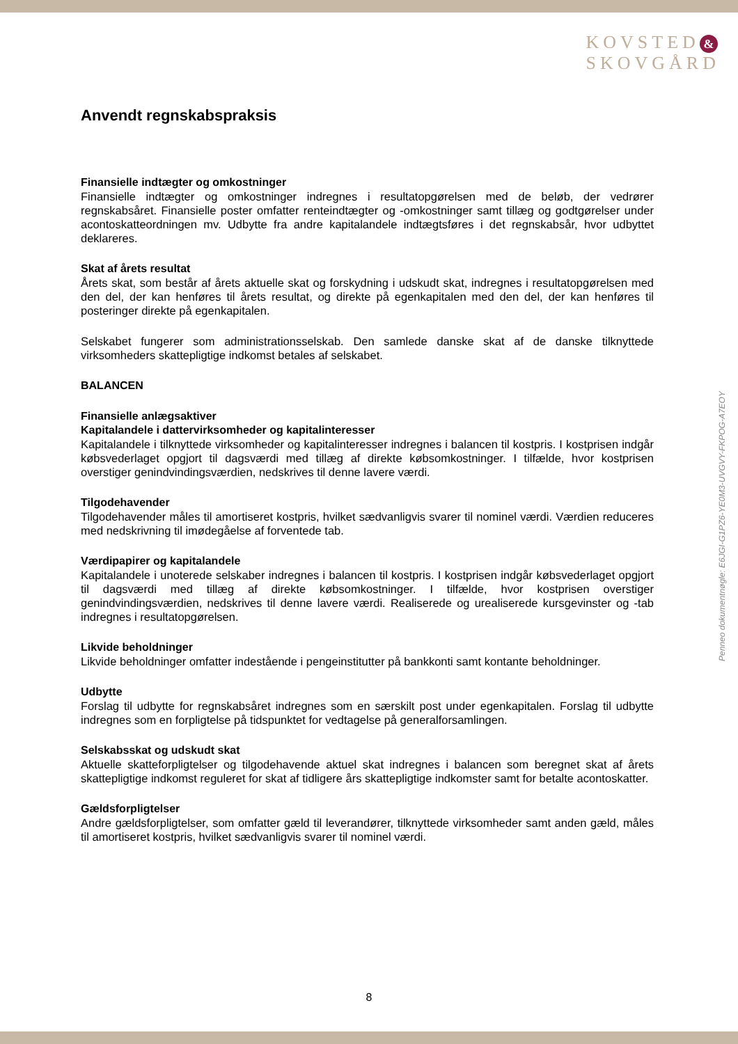KOVSTED &
SKOVGÅRD
Anvendt regnskabspraksis
Finansielle indtægter og omkostninger
Finansielle indtægter og omkostninger indregnes i resultatopgørelsen med de beløb, der vedrører regnskabsåret. Finansielle poster omfatter renteindtægter og -omkostninger samt tillæg og godtgørelser under acontoskatteordningen mv. Udbytte fra andre kapitalandele indtægtsføres i det regnskabsår, hvor udbyttet deklareres.
Skat af årets resultat
Årets skat, som består af årets aktuelle skat og forskydning i udskudt skat, indregnes i resultatopgørelsen med den del, der kan henføres til årets resultat, og direkte på egenkapitalen med den del, der kan henføres til posteringer direkte på egenkapitalen.
Selskabet fungerer som administrationsselskab. Den samlede danske skat af de danske tilknyttede virksomheders skattepligtige indkomst betales af selskabet.
BALANCEN
Finansielle anlægsaktiver
Kapitalandele i dattervirksomheder og kapitalinteresser
Kapitalandele i tilknyttede virksomheder og kapitalinteresser indregnes i balancen til kostpris. I kostprisen indgår købsvederlaget opgjort til dagsværdi med tillæg af direkte købsomkostninger. I tilfælde, hvor kostprisen overstiger genindvindingsværdien, nedskrives til denne lavere værdi.
Tilgodehavender
Tilgodehavender måles til amortiseret kostpris, hvilket sædvanligvis svarer til nominel værdi. Værdien reduceres med nedskrivning til imødegåelse af forventede tab.
Værdipapirer og kapitalandele
Kapitalandele i unoterede selskaber indregnes i balancen til kostpris. I kostprisen indgår købsvederlaget opgjort til dagsværdi med tillæg af direkte købsomkostninger. I tilfælde, hvor kostprisen overstiger genindvindingsværdien, nedskrives til denne lavere værdi. Realiserede og urealiserede kursgevinster og -tab indregnes i resultatopgørelsen.
Likvide beholdninger
Likvide beholdninger omfatter indestående i pengeinstitutter på bankkonti samt kontante beholdninger.
Udbytte
Forslag til udbytte for regnskabsåret indregnes som en særskilt post under egenkapitalen. Forslag til udbytte indregnes som en forpligtelse på tidspunktet for vedtagelse på generalforsamlingen.
Selskabsskat og udskudt skat
Aktuelle skatteforpligtelser og tilgodehavende aktuel skat indregnes i balancen som beregnet skat af årets skattepligtige indkomst reguleret for skat af tidligere års skattepligtige indkomster samt for betalte acontoskatter.
Gældsforpligtelser
Andre gældsforpligtelser, som omfatter gæld til leverandører, tilknyttede virksomheder samt anden gæld, måles til amortiseret kostpris, hvilket sædvanligvis svarer til nominel værdi.
Penneo dokumentnøgle: E6JGI-G1PZ6-YE0M3-UVGVY-FKPOG-A7EOY
8